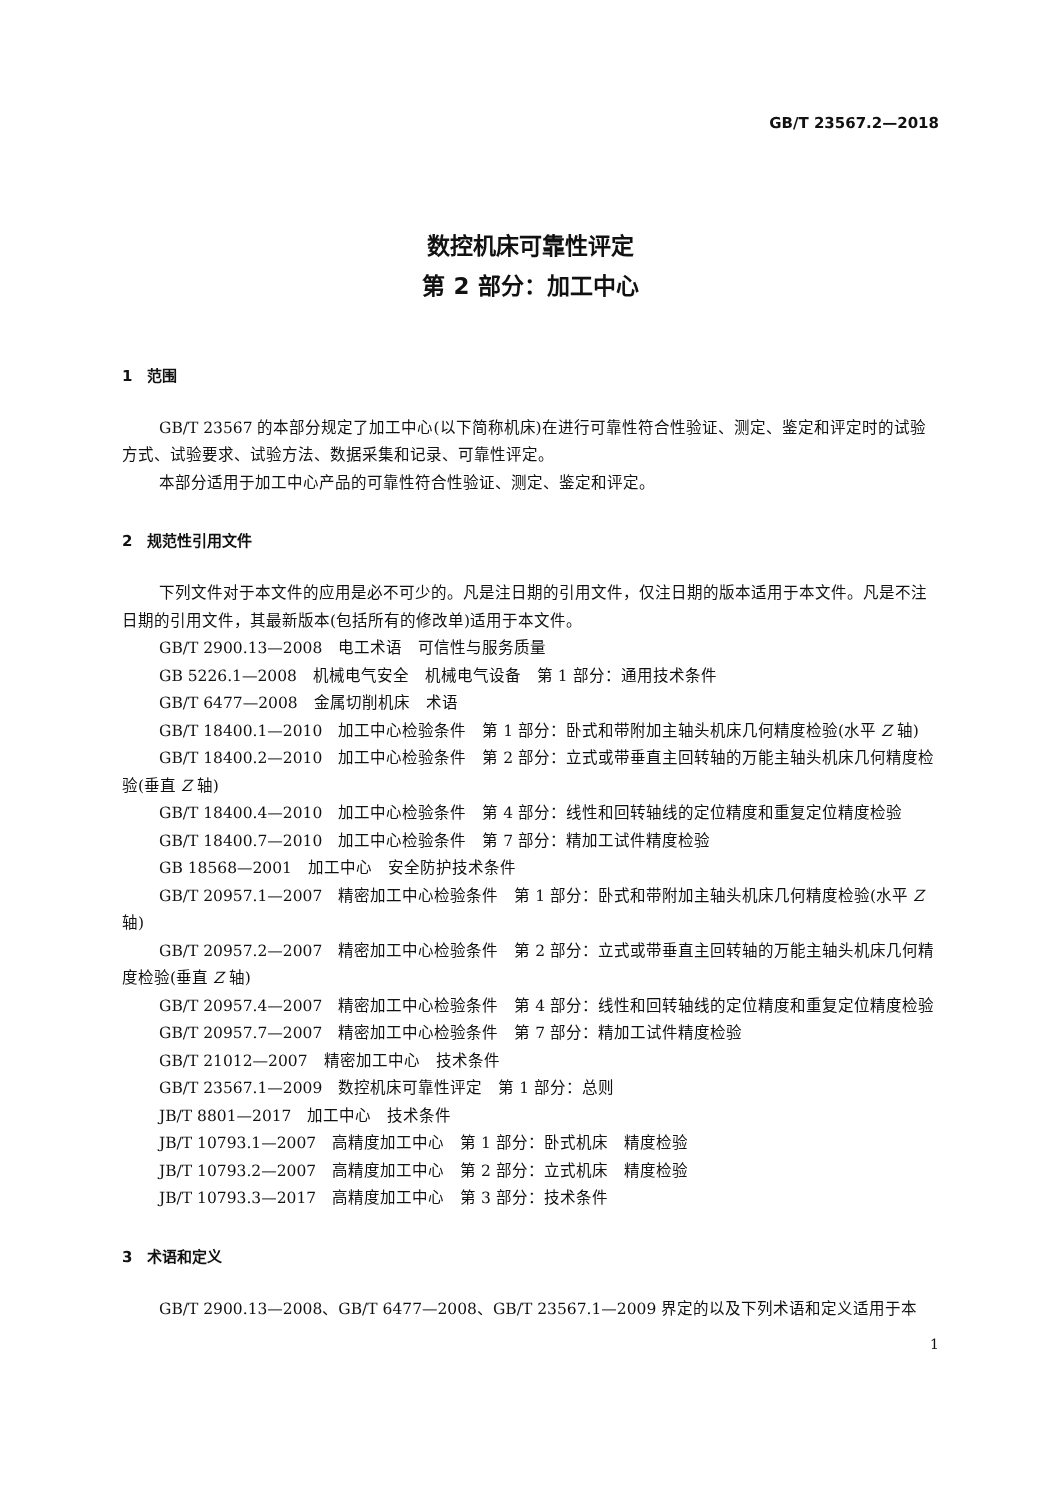GB/T 23567.2—2018
数控机床可靠性评定
第 2 部分：加工中心
1　范围
GB/T 23567 的本部分规定了加工中心(以下简称机床)在进行可靠性符合性验证、测定、鉴定和评定时的试验方式、试验要求、试验方法、数据采集和记录、可靠性评定。
本部分适用于加工中心产品的可靠性符合性验证、测定、鉴定和评定。
2　规范性引用文件
下列文件对于本文件的应用是必不可少的。凡是注日期的引用文件，仅注日期的版本适用于本文件。凡是不注日期的引用文件，其最新版本(包括所有的修改单)适用于本文件。
GB/T 2900.13—2008　电工术语　可信性与服务质量
GB 5226.1—2008　机械电气安全　机械电气设备　第 1 部分：通用技术条件
GB/T 6477—2008　金属切削机床　术语
GB/T 18400.1—2010　加工中心检验条件　第 1 部分：卧式和带附加主轴头机床几何精度检验(水平 Z 轴)
GB/T 18400.2—2010　加工中心检验条件　第 2 部分：立式或带垂直主回转轴的万能主轴头机床几何精度检验(垂直 Z 轴)
GB/T 18400.4—2010　加工中心检验条件　第 4 部分：线性和回转轴线的定位精度和重复定位精度检验
GB/T 18400.7—2010　加工中心检验条件　第 7 部分：精加工试件精度检验
GB 18568—2001　加工中心　安全防护技术条件
GB/T 20957.1—2007　精密加工中心检验条件　第 1 部分：卧式和带附加主轴头机床几何精度检验(水平 Z 轴)
GB/T 20957.2—2007　精密加工中心检验条件　第 2 部分：立式或带垂直主回转轴的万能主轴头机床几何精度检验(垂直 Z 轴)
GB/T 20957.4—2007　精密加工中心检验条件　第 4 部分：线性和回转轴线的定位精度和重复定位精度检验
GB/T 20957.7—2007　精密加工中心检验条件　第 7 部分：精加工试件精度检验
GB/T 21012—2007　精密加工中心　技术条件
GB/T 23567.1—2009　数控机床可靠性评定　第 1 部分：总则
JB/T 8801—2017　加工中心　技术条件
JB/T 10793.1—2007　高精度加工中心　第 1 部分：卧式机床　精度检验
JB/T 10793.2—2007　高精度加工中心　第 2 部分：立式机床　精度检验
JB/T 10793.3—2017　高精度加工中心　第 3 部分：技术条件
3　术语和定义
GB/T 2900.13—2008、GB/T 6477—2008、GB/T 23567.1—2009 界定的以及下列术语和定义适用于本
1